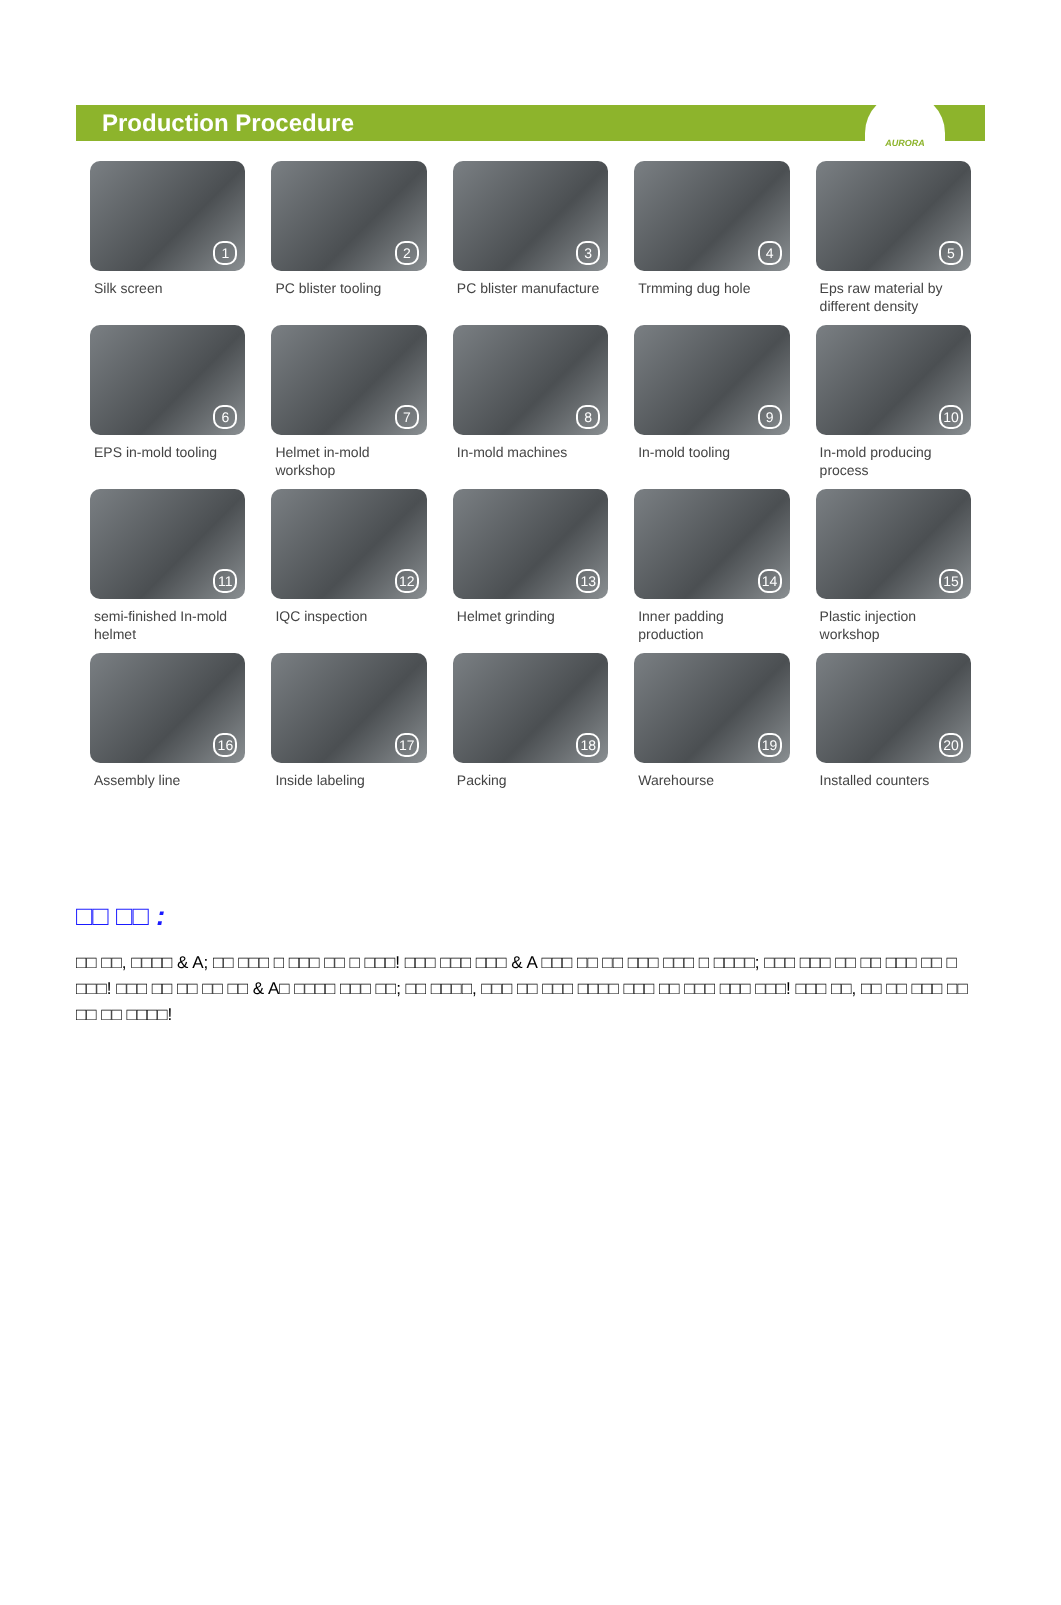Production Procedure
AURORA
1
Silk screen
2
PC blister tooling
3
PC blister manufacture
4
Trmming dug hole
5
Eps raw material by different density
6
EPS in-mold tooling
7
Helmet in-mold workshop
8
In-mold machines
9
In-mold tooling
10
In-mold producing process
11
semi-finished In-mold helmet
12
IQC inspection
13
Helmet grinding
14
Inner padding production
15
Plastic injection workshop
16
Assembly line
17
Inside labeling
18
Packing
19
Warehourse
20
Installed counters
□□ □□ :
□□ □□, □□□□ & A; □□ □□□ □ □□□ □□ □ □□□! □□□ □□□ □□□ & A □□□ □□ □□ □□□ □□□ □ □□□□; □□□ □□□ □□ □□ □□□ □□ □ □□□! □□□ □□ □□ □□ □□ & A□ □□□□ □□□ □□; □□ □□□□, □□□ □□ □□□ □□□□ □□□ □□ □□□ □□□ □□□! □□□ □□, □□ □□ □□□ □□ □□ □□ □□□□!